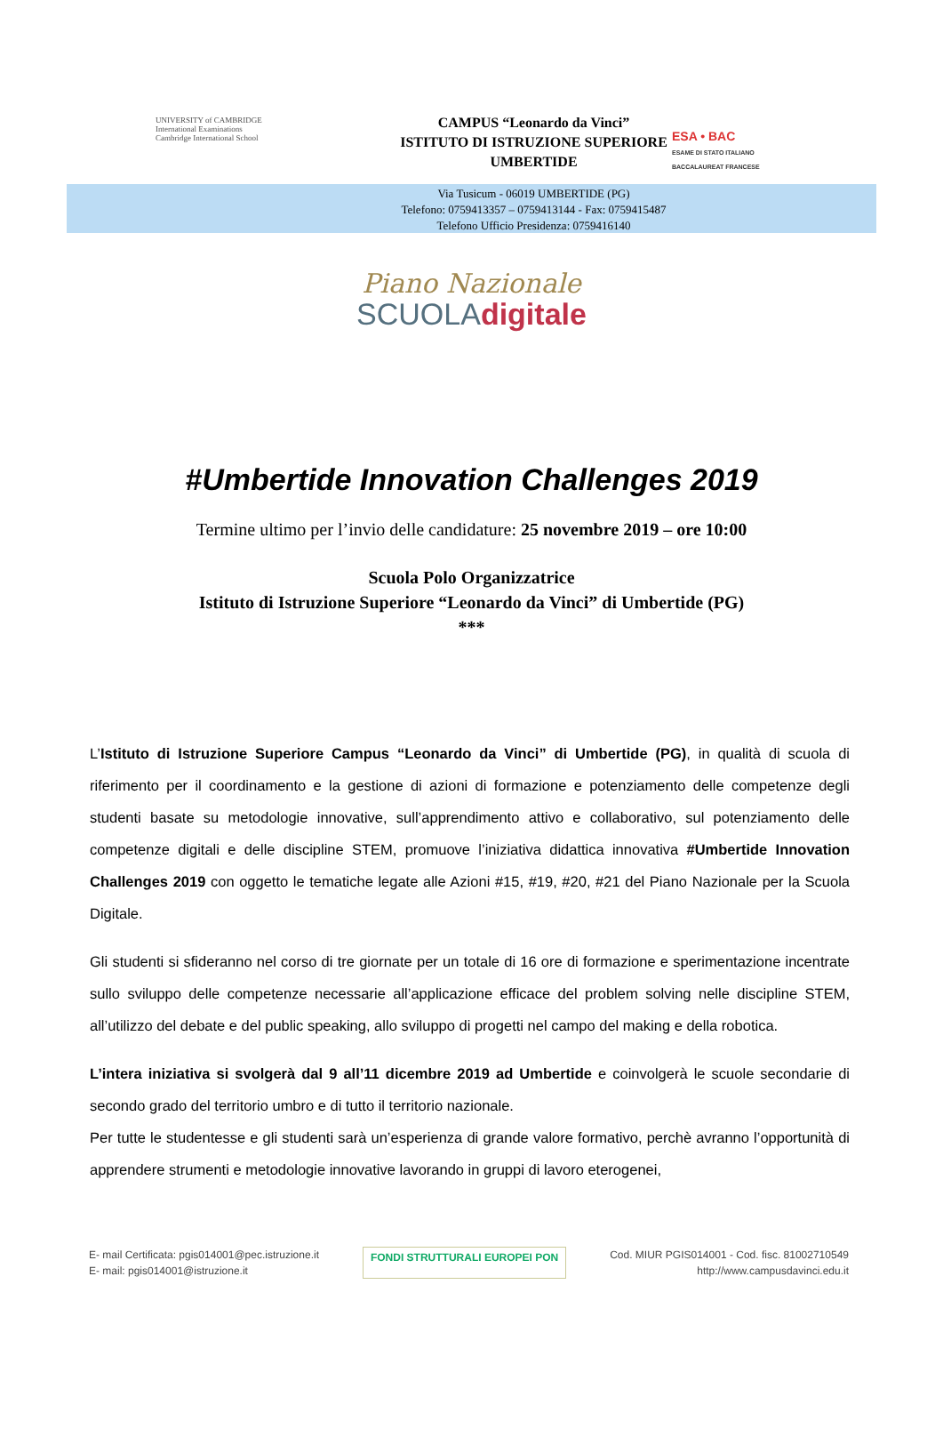UNIVERSITY of CAMBRIDGE
International Examinations
Cambridge International School
CAMPUS “Leonardo da Vinci”
ISTITUTO DI ISTRUZIONE SUPERIORE
UMBERTIDE
Via Tusicum - 06019 UMBERTIDE (PG)
Telefono: 0759413357 – 0759413144 - Fax: 0759415487
Telefono Ufficio Presidenza: 0759416140
ESA • BAC
ESAME DI STATO ITALIANO
BACCALAUREAT FRANCESE
Piano Nazionale
SCUOLAdigitale
#Umbertide Innovation Challenges 2019
Termine ultimo per l’invio delle candidature: 25 novembre 2019 – ore 10:00
Scuola Polo Organizzatrice
Istituto di Istruzione Superiore “Leonardo da Vinci” di Umbertide (PG)
***
L’Istituto di Istruzione Superiore Campus “Leonardo da Vinci” di Umbertide (PG), in qualità di scuola di riferimento per il coordinamento e la gestione di azioni di formazione e potenziamento delle competenze degli studenti basate su metodologie innovative, sull’apprendimento attivo e collaborativo, sul potenziamento delle competenze digitali e delle discipline STEM, promuove l’iniziativa didattica innovativa #Umbertide Innovation Challenges 2019 con oggetto le tematiche legate alle Azioni #15, #19, #20, #21 del Piano Nazionale per la Scuola Digitale.
Gli studenti si sfideranno nel corso di tre giornate per un totale di 16 ore di formazione e sperimentazione incentrate sullo sviluppo delle competenze necessarie all’applicazione efficace del problem solving nelle discipline STEM, all’utilizzo del debate e del public speaking, allo sviluppo di progetti nel campo del making e della robotica.
L’intera iniziativa si svolgerà dal 9 all’11 dicembre 2019 ad Umbertide e coinvolgerà le scuole secondarie di secondo grado del territorio umbro e di tutto il territorio nazionale.
Per tutte le studentesse e gli studenti sarà un’esperienza di grande valore formativo, perchè avranno l’opportunità di apprendere strumenti e metodologie innovative lavorando in gruppi di lavoro eterogenei,
E- mail Certificata: pgis014001@pec.istruzione.it
E- mail: pgis014001@istruzione.it
FONDI STRUTTURALI EUROPEI PON Cod. MIUR PGIS014001 - Cod. fisc. 81002710549
http://www.campusdavinci.edu.it